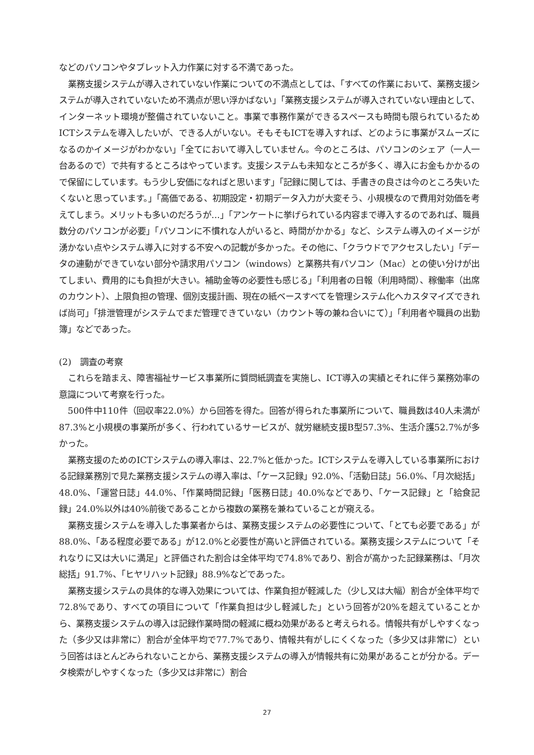などのパソコンやタブレット入力作業に対する不満であった。
業務支援システムが導入されていない作業についての不満点としては、「すべての作業において、業務支援システムが導入されていないため不満点が思い浮かばない」「業務支援システムが導入されていない理由として、インターネット環境が整備されていないこと。事業で事務作業ができるスペースも時間も限られているためICTシステムを導入したいが、できる人がいない。そもそもICTを導入すれば、どのように事業がスムーズになるのかイメージがわかない」「全てにおいて導入していません。今のところは、パソコンのシェア（一人一台あるので）で共有するところはやっています。支援システムも未知なところが多く、導入にお金もかかるので保留にしています。もう少し安価になればと思います」「記録に関しては、手書きの良さは今のところ失いたくないと思っています。」「高価である、初期設定・初期データ入力が大変そう、小規模なので費用対効価を考えてしまう。メリットも多いのだろうが...」「アンケートに挙げられている内容まで導入するのであれば、職員数分のパソコンが必要」「パソコンに不慣れな人がいると、時間がかかる」など、システム導入のイメージが湧かない点やシステム導入に対する不安への記載が多かった。その他に、「クラウドでアクセスしたい」「データの連動ができていない部分や請求用パソコン（windows）と業務共有パソコン（Mac）との使い分けが出てしまい、費用的にも負担が大きい。補助金等の必要性も感じる」「利用者の日報（利用時間）、稼働率（出席のカウント）、上限負担の管理、個別支援計画、現在の紙ベースすべてを管理システム化へカスタマイズできれば尚可」「排泄管理がシステムでまだ管理できていない（カウント等の兼ね合いにて）」「利用者や職員の出勤簿」などであった。
(2)　調査の考察
これらを踏まえ、障害福祉サービス事業所に質問紙調査を実施し、ICT導入の実績とそれに伴う業務効率の意識について考察を行った。
500件中110件（回収率22.0%）から回答を得た。回答が得られた事業所について、職員数は40人未満が87.3%と小規模の事業所が多く、行われているサービスが、就労継続支援B型57.3%、生活介護52.7%が多かった。
業務支援のためのICTシステムの導入率は、22.7%と低かった。ICTシステムを導入している事業所における記録業務別で見た業務支援システムの導入率は、「ケース記録」92.0%、「活動日誌」56.0%、「月次総括」48.0%、「運営日誌」44.0%、「作業時間記録」「医務日誌」40.0%などであり、「ケース記録」と「給食記録」24.0%以外は40%前後であることから複数の業務を兼ねていることが窺える。
業務支援システムを導入した事業者からは、業務支援システムの必要性について、「とても必要である」が88.0%、「ある程度必要である」が12.0%と必要性が高いと評価されている。業務支援システムについて「それなりに又は大いに満足」と評価された割合は全体平均で74.8%であり、割合が高かった記録業務は、「月次総括」91.7%、「ヒヤリハット記録」88.9%などであった。
業務支援システムの具体的な導入効果については、作業負担が軽減した（少し又は大幅）割合が全体平均で72.8%であり、すべての項目について「作業負担は少し軽減した」という回答が20%を超えていることから、業務支援システムの導入は記録作業時間の軽減に概ね効果があると考えられる。情報共有がしやすくなった（多少又は非常に）割合が全体平均で77.7%であり、情報共有がしにくくなった（多少又は非常に）という回答はほとんどみられないことから、業務支援システムの導入が情報共有に効果があることが分かる。データ検索がしやすくなった（多少又は非常に）割合
27